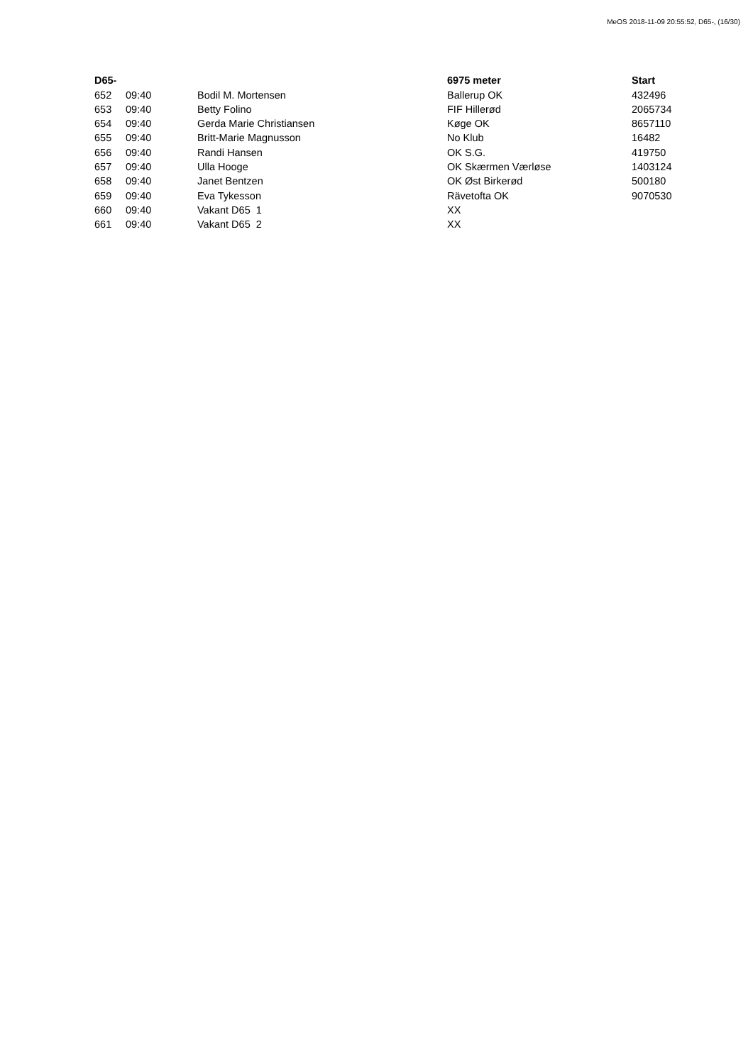MeOS 2018-11-09 20:55:52, D65-, (16/30)
| D65- | | | 6975 meter | Start |
| --- | --- | --- | --- | --- |
| 652 | 09:40 | Bodil M. Mortensen | Ballerup OK | 432496 |
| 653 | 09:40 | Betty Folino | FIF Hillerød | 2065734 |
| 654 | 09:40 | Gerda Marie Christiansen | Køge OK | 8657110 |
| 655 | 09:40 | Britt-Marie Magnusson | No Klub | 16482 |
| 656 | 09:40 | Randi Hansen | OK S.G. | 419750 |
| 657 | 09:40 | Ulla Hooge | OK Skærmen Værløse | 1403124 |
| 658 | 09:40 | Janet Bentzen | OK Øst Birkerød | 500180 |
| 659 | 09:40 | Eva Tykesson | Rävetofta OK | 9070530 |
| 660 | 09:40 | Vakant D65 1 | XX | |
| 661 | 09:40 | Vakant D65 2 | XX | |